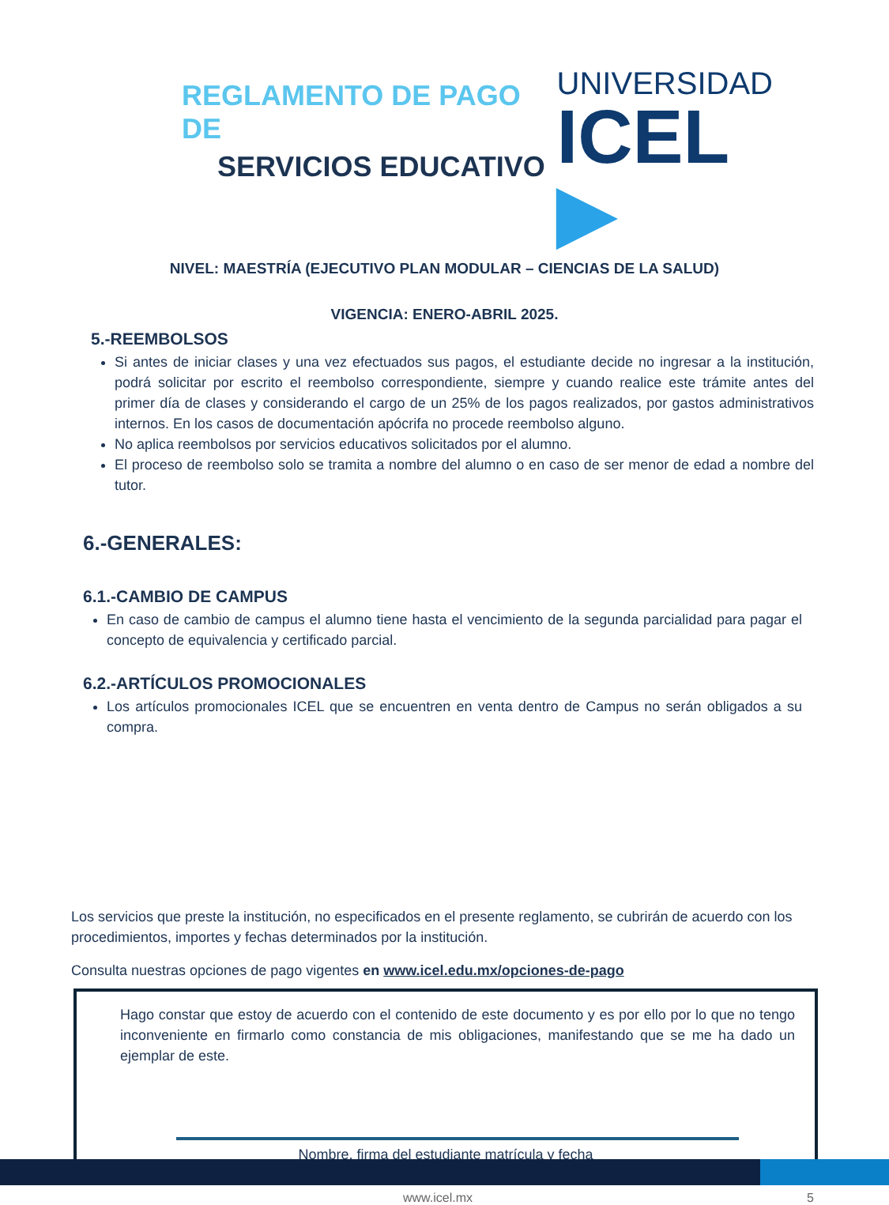REGLAMENTO DE PAGO DE
SERVICIOS EDUCATIVO
UNIVERSIDAD
ICEL ▶
NIVEL: MAESTRÍA (EJECUTIVO PLAN MODULAR – CIENCIAS DE LA SALUD)
VIGENCIA: ENERO-ABRIL 2025.
5.-REEMBOLSOS
Si antes de iniciar clases y una vez efectuados sus pagos, el estudiante decide no ingresar a la institución, podrá solicitar por escrito el reembolso correspondiente, siempre y cuando realice este trámite antes del primer día de clases y considerando el cargo de un 25% de los pagos realizados, por gastos administrativos internos. En los casos de documentación apócrifa no procede reembolso alguno.
No aplica reembolsos por servicios educativos solicitados por el alumno.
El proceso de reembolso solo se tramita a nombre del alumno o en caso de ser menor de edad a nombre del tutor.
6.-GENERALES:
6.1.-CAMBIO DE CAMPUS
En caso de cambio de campus el alumno tiene hasta el vencimiento de la segunda parcialidad para pagar el concepto de equivalencia y certificado parcial.
6.2.-ARTÍCULOS PROMOCIONALES
Los artículos promocionales ICEL que se encuentren en venta dentro de Campus no serán obligados a su compra.
Los servicios que preste la institución, no especificados en el presente reglamento, se cubrirán de acuerdo con los procedimientos, importes y fechas determinados por la institución.
Consulta nuestras opciones de pago vigentes en www.icel.edu.mx/opciones-de-pago
Hago constar que estoy de acuerdo con el contenido de este documento y es por ello por lo que no tengo inconveniente en firmarlo como constancia de mis obligaciones, manifestando que se me ha dado un ejemplar de este.
Nombre, firma del estudiante matrícula y fecha
www.icel.mx 5